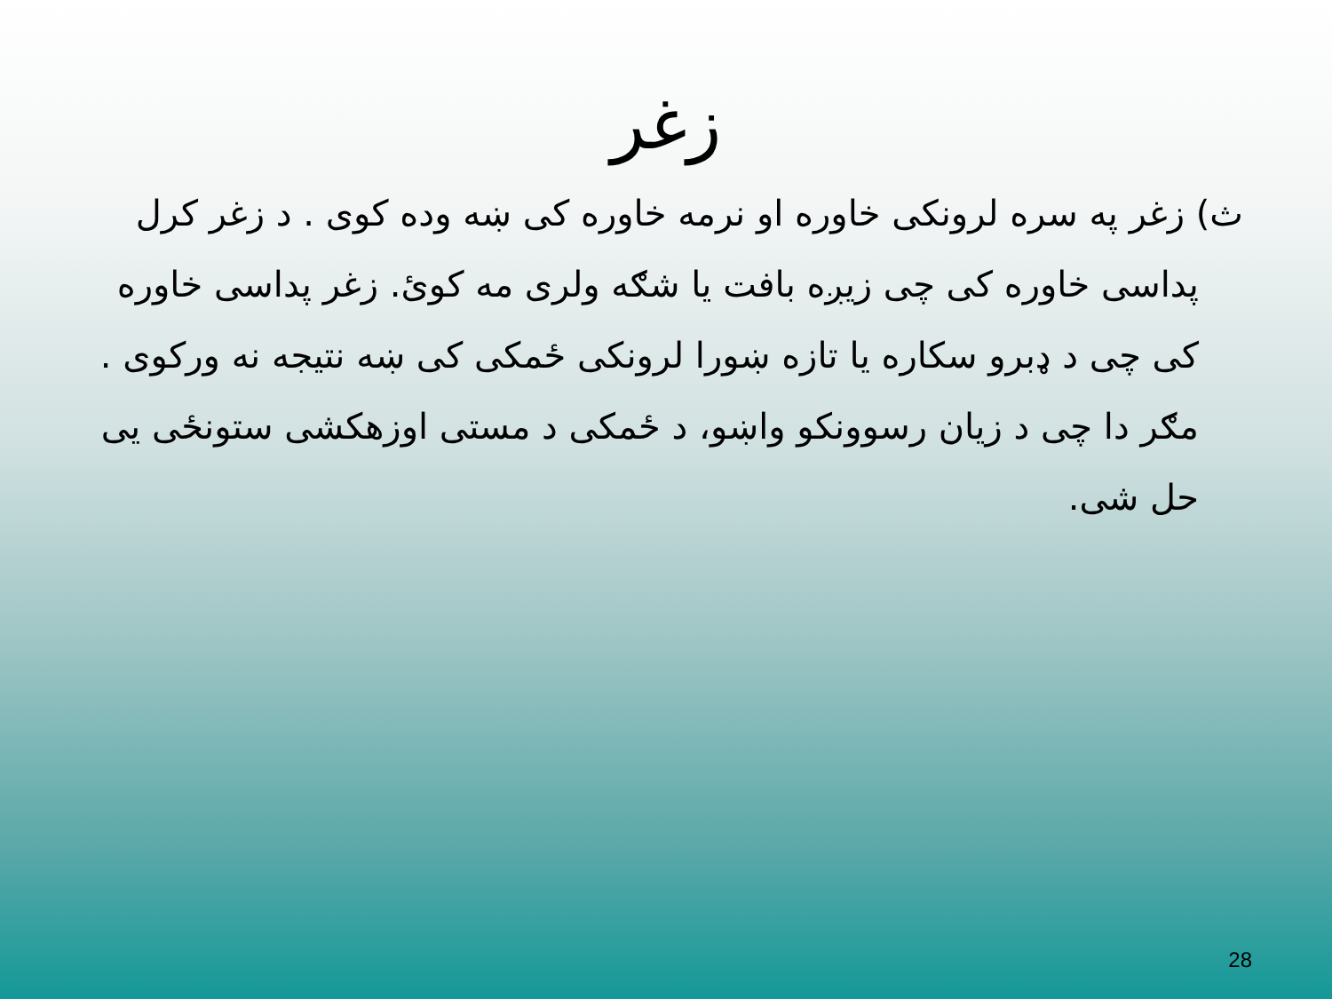زغر
ث) زغر په سره لرونکی خاوره او نرمه خاوره کی ښه وده کوی . د زغر کرل پداسی خاوره کی چی زیږه بافت یا شګه ولری مه کوئ. زغر پداسی خاوره کی چی د ډبرو سکاره یا تازه ښورا لرونکی ځمکی کی ښه نتیجه نه ورکوی . مګر دا چی د زیان رسوونکو واښو، د ځمکی د مستی اوزهکشی ستونځی یی حل شی.
28